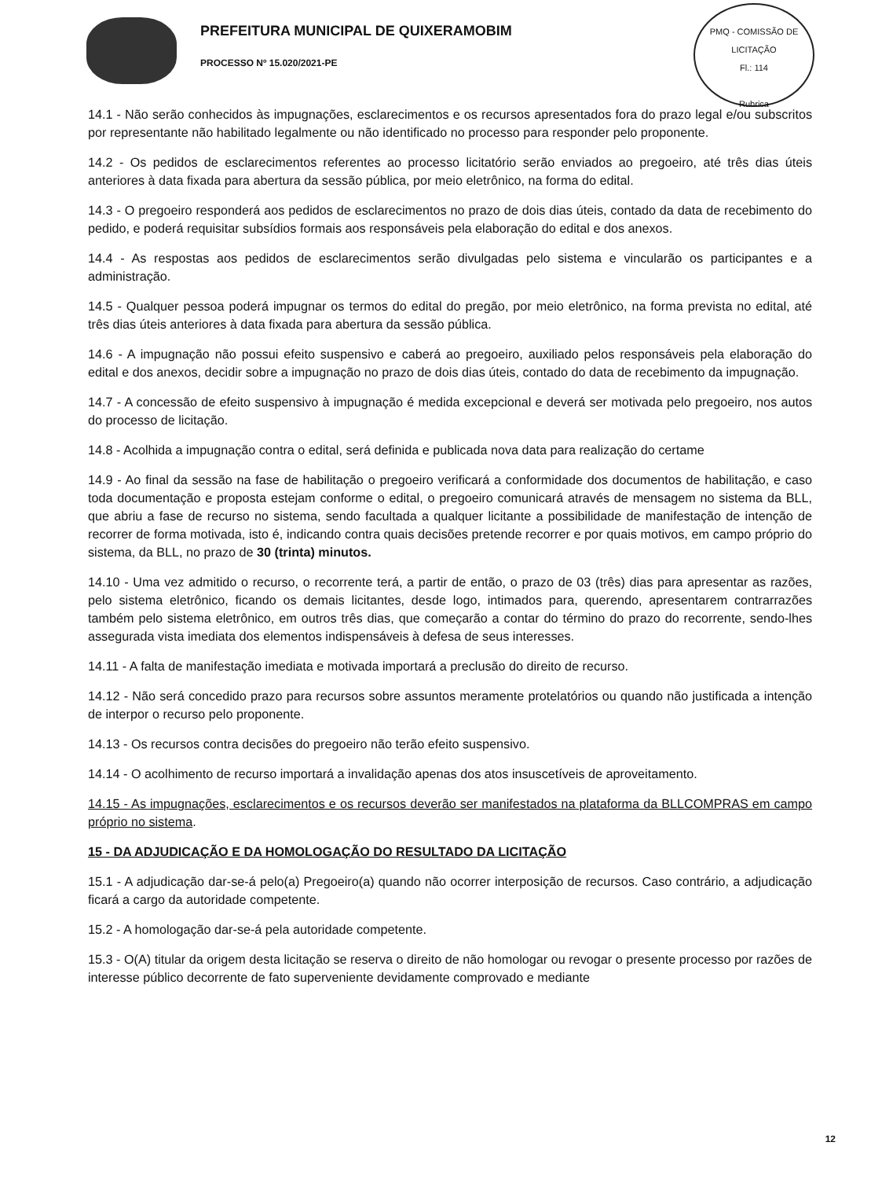PREFEITURA MUNICIPAL DE QUIXERAMOBIM
PROCESSO Nº 15.020/2021-PE
PMQ - COMISSÃO DE LICITAÇÃO
Fl.: 114
Rubrica
14.1 - Não serão conhecidos às impugnações, esclarecimentos e os recursos apresentados fora do prazo legal e/ou subscritos por representante não habilitado legalmente ou não identificado no processo para responder pelo proponente.
14.2 - Os pedidos de esclarecimentos referentes ao processo licitatório serão enviados ao pregoeiro, até três dias úteis anteriores à data fixada para abertura da sessão pública, por meio eletrônico, na forma do edital.
14.3 - O pregoeiro responderá aos pedidos de esclarecimentos no prazo de dois dias úteis, contado da data de recebimento do pedido, e poderá requisitar subsídios formais aos responsáveis pela elaboração do edital e dos anexos.
14.4 - As respostas aos pedidos de esclarecimentos serão divulgadas pelo sistema e vincularão os participantes e a administração.
14.5 - Qualquer pessoa poderá impugnar os termos do edital do pregão, por meio eletrônico, na forma prevista no edital, até três dias úteis anteriores à data fixada para abertura da sessão pública.
14.6 - A impugnação não possui efeito suspensivo e caberá ao pregoeiro, auxiliado pelos responsáveis pela elaboração do edital e dos anexos, decidir sobre a impugnação no prazo de dois dias úteis, contado do data de recebimento da impugnação.
14.7 - A concessão de efeito suspensivo à impugnação é medida excepcional e deverá ser motivada pelo pregoeiro, nos autos do processo de licitação.
14.8 - Acolhida a impugnação contra o edital, será definida e publicada nova data para realização do certame
14.9 - Ao final da sessão na fase de habilitação o pregoeiro verificará a conformidade dos documentos de habilitação, e caso toda documentação e proposta estejam conforme o edital, o pregoeiro comunicará através de mensagem no sistema da BLL, que abriu a fase de recurso no sistema, sendo facultada a qualquer licitante a possibilidade de manifestação de intenção de recorrer de forma motivada, isto é, indicando contra quais decisões pretende recorrer e por quais motivos, em campo próprio do sistema, da BLL, no prazo de 30 (trinta) minutos.
14.10 - Uma vez admitido o recurso, o recorrente terá, a partir de então, o prazo de 03 (três) dias para apresentar as razões, pelo sistema eletrônico, ficando os demais licitantes, desde logo, intimados para, querendo, apresentarem contrarrazões também pelo sistema eletrônico, em outros três dias, que começarão a contar do término do prazo do recorrente, sendo-lhes assegurada vista imediata dos elementos indispensáveis à defesa de seus interesses.
14.11 - A falta de manifestação imediata e motivada importará a preclusão do direito de recurso.
14.12 - Não será concedido prazo para recursos sobre assuntos meramente protelatórios ou quando não justificada a intenção de interpor o recurso pelo proponente.
14.13 - Os recursos contra decisões do pregoeiro não terão efeito suspensivo.
14.14 - O acolhimento de recurso importará a invalidação apenas dos atos insuscetíveis de aproveitamento.
14.15 - As impugnações, esclarecimentos e os recursos deverão ser manifestados na plataforma da BLLCOMPRAS em campo próprio no sistema.
15 - DA ADJUDICAÇÃO E DA HOMOLOGAÇÃO DO RESULTADO DA LICITAÇÃO
15.1 - A adjudicação dar-se-á pelo(a) Pregoeiro(a) quando não ocorrer interposição de recursos. Caso contrário, a adjudicação ficará a cargo da autoridade competente.
15.2 - A homologação dar-se-á pela autoridade competente.
15.3 - O(A) titular da origem desta licitação se reserva o direito de não homologar ou revogar o presente processo por razões de interesse público decorrente de fato superveniente devidamente comprovado e mediante
12